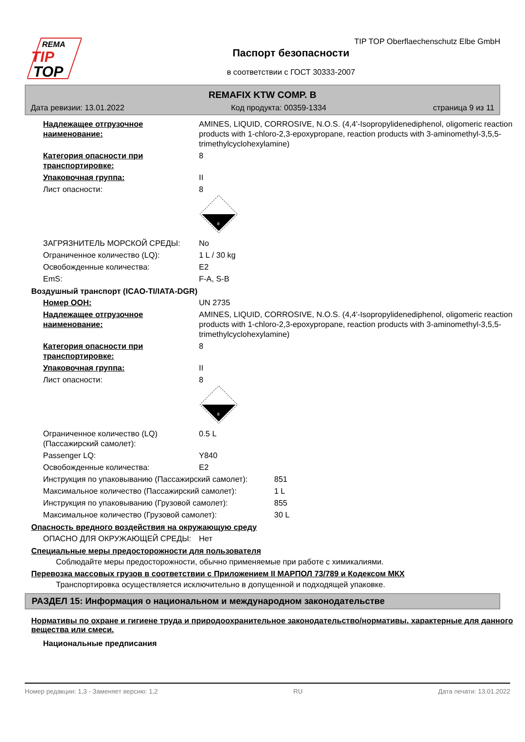REMA
TIP
TOP
TIP TOP Oberflaechenschutz Elbe GmbH
Паспорт безопасности
в соответствии с ГОСТ 30333-2007
REMAFIX KTW COMP. B
Дата ревизии: 13.01.2022 Код продукта: 00359-1334 страница 9 из 11
Надлежащее отгрузочное наименование:
AMINES, LIQUID, CORROSIVE, N.O.S. (4,4'-Isopropylidenediphenol, oligomeric reaction products with 1-chloro-2,3-epoxypropane, reaction products with 3-aminomethyl-3,5,5-trimethylcyclohexylamine)
Категория опасности при транспортировке:
8
Упаковочная группа: II
Лист опасности: 8
8
ЗАГРЯЗНИТЕЛЬ МОРСКОЙ СРЕДЫ: No
Ограниченное количество (LQ): 1 L / 30 kg
Освобожденные количества: E2
EmS: F-A, S-B
Воздушный транспорт (ICAO-TI/IATA-DGR)
Номер ООН: UN 2735
Надлежащее отгрузочное наименование:
AMINES, LIQUID, CORROSIVE, N.O.S. (4,4'-Isopropylidenediphenol, oligomeric reaction products with 1-chloro-2,3-epoxypropane, reaction products with 3-aminomethyl-3,5,5-trimethylcyclohexylamine)
Категория опасности при транспортировке:
8
Упаковочная группа: II
Лист опасности: 8
8
Ограниченное количество (LQ) (Пассажирский самолет):
0.5 L
Passenger LQ: Y840
Освобожденные количества: E2
Инструкция по упаковыванию (Пассажирский самолет):
851
Максимальное количество (Пассажирский самолет): 1 L
Инструкция по упаковыванию (Грузовой самолет): 855
Максимальное количество (Грузовой самолет): 30 L
Опасность вредного воздействия на окружающую среду
ОПАСНО ДЛЯ ОКРУЖАЮЩЕЙ СРЕДЫ: Нет
Специальные меры предосторожности для пользователя
Соблюдайте меры предосторожности, обычно применяемые при работе с химикалиями.
Перевозка массовых грузов в соответствии с Приложением II МАРПОЛ 73/789 и Кодексом МКХ
Транспортировка осуществляется исключительно в допущенной и подходящей упаковке.
РАЗДЕЛ 15: Информация о национальном и международном законодательстве
Нормативы по охране и гигиене труда и природоохранительное законодательство/нормативы, характерные для данного вещества или смеси.
Национальные предписания
Номер редакции: 1,3 - Заменяет версию: 1,2 RU Дата печати: 13.01.2022